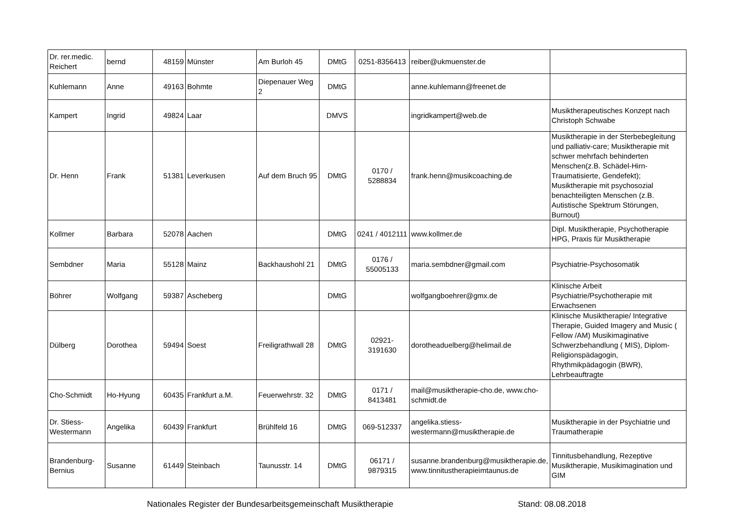| Dr. rer.medic. Reichert | bernd | 48159 | Münster | Am Burloh 45 | DMtG | 0251-8356413 | reiber@ukmuenster.de | |
| Kuhlemann | Anne | 49163 | Bohmte | Diepenauer Weg 2 | DMtG | | anne.kuhlemann@freenet.de | |
| Kampert | Ingrid | 49824 | Laar | | DMVS | | ingridkampert@web.de | Musiktherapeutisches Konzept nach Christoph Schwabe |
| Dr. Henn | Frank | 51381 | Leverkusen | Auf dem Bruch 95 | DMtG | 0170 / 5288834 | frank.henn@musikcoaching.de | Musiktherapie in der Sterbebegleitung und palliativ-care; Musiktherapie mit schwer mehrfach behinderten Menschen(z.B. Schädel-Hirn-Traumatisierte, Gendefekt); Musiktherapie mit psychosozial benachteiligten Menschen (z.B. Autistische Spektrum Störungen, Burnout) |
| Kollmer | Barbara | 52078 | Aachen | | DMtG | 0241 / 4012111 | www.kollmer.de | Dipl. Musiktherapie, Psychotherapie HPG, Praxis für Musiktherapie |
| Sembdner | Maria | 55128 | Mainz | Backhaushohl 21 | DMtG | 0176 / 55005133 | maria.sembdner@gmail.com | Psychiatrie-Psychosomatik |
| Böhrer | Wolfgang | 59387 | Ascheberg | | DMtG | | wolfgangboehrer@gmx.de | Klinische Arbeit Psychiatrie/Psychotherapie mit Erwachsenen |
| Dülberg | Dorothea | 59494 | Soest | Freiligrathwall 28 | DMtG | 02921-3191630 | dorotheaduelberg@helimail.de | Klinische Musiktherapie/ Integrative Therapie, Guided Imagery and Music ( Fellow /AM) Musikimaginative Schwerzbehandlung ( MIS), Diplom- Religionspädagogin, Rhythmikpädagogin (BWR), Lehrbeauftragte |
| Cho-Schmidt | Ho-Hyung | 60435 | Frankfurt a.M. | Feuerwehrstr. 32 | DMtG | 0171 / 8413481 | mail@musiktherapie-cho.de, www.cho-schmidt.de | |
| Dr. Stiess-Westermann | Angelika | 60439 | Frankfurt | Brühlfeld 16 | DMtG | 069-512337 | angelika.stiess-westermann@musiktherapie.de | Musiktherapie in der Psychiatrie und Traumatherapie |
| Brandenburg-Bernius | Susanne | 61449 | Steinbach | Taunusstr. 14 | DMtG | 06171 / 9879315 | susanne.brandenburg@musiktherapie.de, www.tinnitustherapieimtaunus.de | Tinnitusbehandlung, Rezeptive Musiktherapie, Musikimagination und GIM |
Nationales Register der Bundesarbeitsgemeinschaft Musiktherapie Stand: 08.08.2018